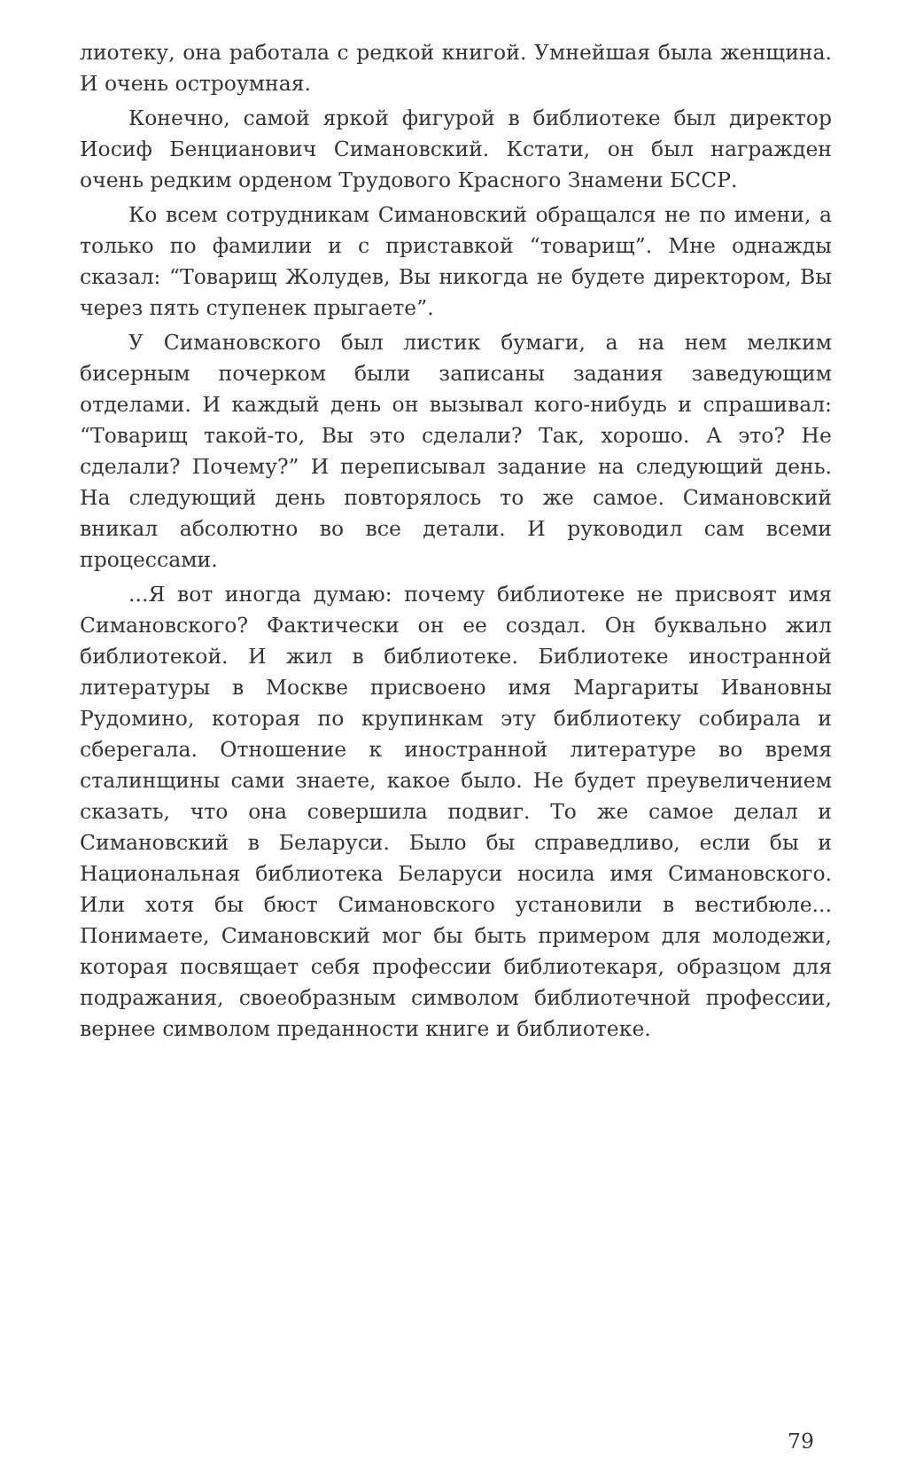лиотеку, она работала с редкой книгой. Умнейшая была женщина. И очень остроумная.
Конечно, самой яркой фигурой в библиотеке был директор Иосиф Бенцианович Симановский. Кстати, он был награжден очень редким орденом Трудового Красного Знамени БССР.
Ко всем сотрудникам Симановский обращался не по имени, а только по фамилии и с приставкой “товарищ”. Мне однажды сказал: “Товарищ Жолудев, Вы никогда не будете директором, Вы через пять ступенек прыгаете”.
У Симановского был листик бумаги, а на нем мелким бисерным почерком были записаны задания заведующим отделами. И каждый день он вызывал кого-нибудь и спрашивал: “Товарищ такой-то, Вы это сделали? Так, хорошо. А это? Не сделали? Почему?” И переписывал задание на следующий день. На следующий день повторялось то же самое. Симановский вникал абсолютно во все детали. И руководил сам всеми процессами.
...Я вот иногда думаю: почему библиотеке не присвоят имя Симановского? Фактически он ее создал. Он буквально жил библиотекой. И жил в библиотеке. Библиотеке иностранной литературы в Москве присвоено имя Маргариты Ивановны Рудомино, которая по крупинкам эту библиотеку собирала и сберегала. Отношение к иностранной литературе во время сталинщины сами знаете, какое было. Не будет преувеличением сказать, что она совершила подвиг. То же самое делал и Симановский в Беларуси. Было бы справедливо, если бы и Национальная библиотека Беларуси носила имя Симановского. Или хотя бы бюст Симановского установили в вестибюле... Понимаете, Симановский мог бы быть примером для молодежи, которая посвящает себя профессии библиотекаря, образцом для подражания, своеобразным символом библиотечной профессии, вернее символом преданности книге и библиотеке.
79